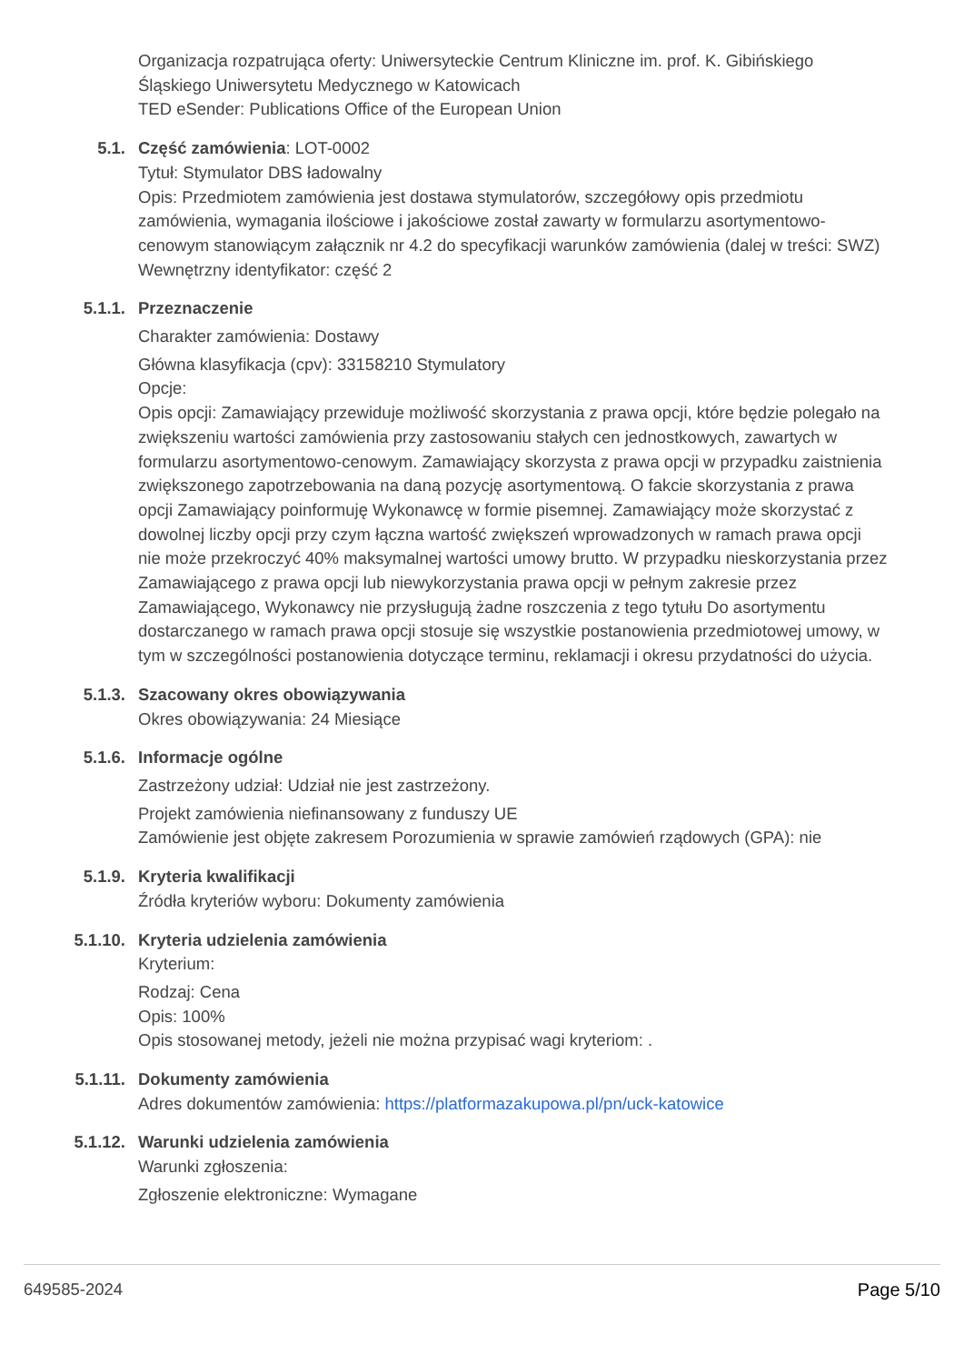Organizacja rozpatrująca oferty: Uniwersyteckie Centrum Kliniczne im. prof. K. Gibińskiego Śląskiego Uniwersytetu Medycznego w Katowicach
TED eSender: Publications Office of the European Union
5.1. Część zamówienia: LOT-0002
Tytuł: Stymulator DBS ładowalny
Opis: Przedmiotem zamówienia jest dostawa stymulatorów, szczegółowy opis przedmiotu zamówienia, wymagania ilościowe i jakościowe został zawarty w formularzu asortymentowo-cenowym stanowiącym załącznik nr 4.2 do specyfikacji warunków zamówienia (dalej w treści: SWZ)
Wewnętrzny identyfikator: część 2
5.1.1. Przeznaczenie
Charakter zamówienia: Dostawy
Główna klasyfikacja (cpv): 33158210 Stymulatory
Opcje:
Opis opcji: Zamawiający przewiduje możliwość skorzystania z prawa opcji, które będzie polegało na zwiększeniu wartości zamówienia przy zastosowaniu stałych cen jednostkowych, zawartych w formularzu asortymentowo-cenowym. Zamawiający skorzysta z prawa opcji w przypadku zaistnienia zwiększonego zapotrzebowania na daną pozycję asortymentową. O fakcie skorzystania z prawa opcji Zamawiający poinformuję Wykonawcę w formie pisemnej. Zamawiający może skorzystać z dowolnej liczby opcji przy czym łączna wartość zwiększeń wprowadzonych w ramach prawa opcji nie może przekroczyć 40% maksymalnej wartości umowy brutto. W przypadku nieskorzystania przez Zamawiającego z prawa opcji lub niewykorzystania prawa opcji w pełnym zakresie przez Zamawiającego, Wykonawcy nie przysługują żadne roszczenia z tego tytułu Do asortymentu dostarczanego w ramach prawa opcji stosuje się wszystkie postanowienia przedmiotowej umowy, w tym w szczególności postanowienia dotyczące terminu, reklamacji i okresu przydatności do użycia.
5.1.3. Szacowany okres obowiązywania
Okres obowiązywania: 24 Miesiące
5.1.6. Informacje ogólne
Zastrzeżony udział: Udział nie jest zastrzeżony.
Projekt zamówienia niefinansowany z funduszy UE
Zamówienie jest objęte zakresem Porozumienia w sprawie zamówień rządowych (GPA): nie
5.1.9. Kryteria kwalifikacji
Źródła kryteriów wyboru: Dokumenty zamówienia
5.1.10. Kryteria udzielenia zamówienia
Kryterium:
Rodzaj: Cena
Opis: 100%
Opis stosowanej metody, jeżeli nie można przypisać wagi kryteriom: .
5.1.11. Dokumenty zamówienia
Adres dokumentów zamówienia: https://platformazakupowa.pl/pn/uck-katowice
5.1.12. Warunki udzielenia zamówienia
Warunki zgłoszenia:
Zgłoszenie elektroniczne: Wymagane
649585-2024 Page 5/10